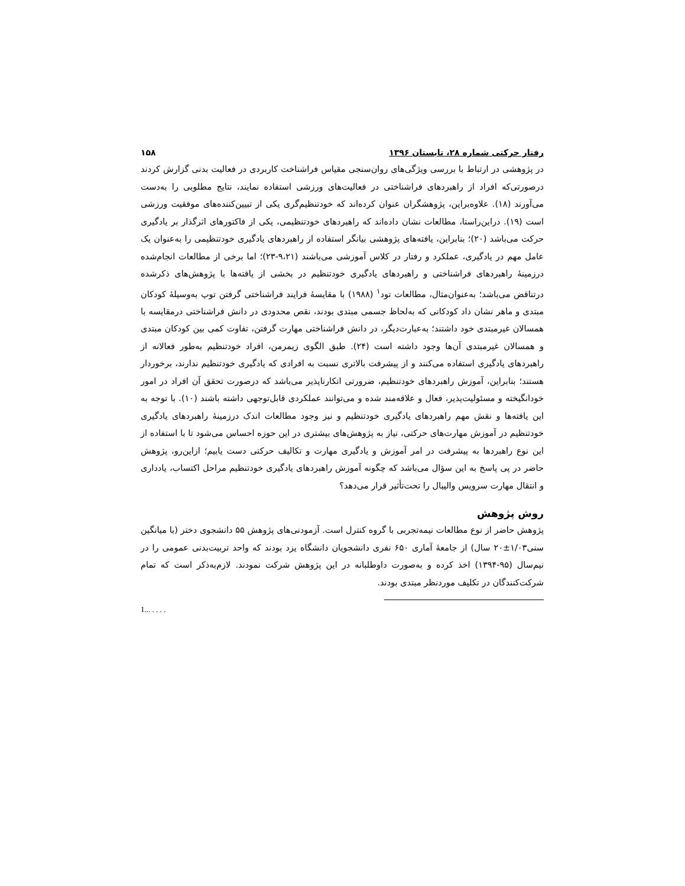رفتار حرکتی شماره ۲۸، تابستان ۱۳۹۶ ۱۵۸
در پژوهشی در ارتباط با بررسی ویژگی‌های روان‌سنجی مقیاس فراشناخت کاربردی در فعالیت بدنی گزارش کردند درصورتی‌که افراد از راهبردهای فراشناختی در فعالیت‌های ورزشی استفاده نمایند، نتایج مطلوبی را به‌دست می‌آورند (۱۸). علاوه‌براین، پژوهشگران عنوان کرده‌اند که خودتنظیم‌گری یکی از تبیین‌کننده‌های موفقیت ورزشی است (۱۹). دراین‌راستا، مطالعات نشان داده‌اند که راهبردهای خودتنظیمی، یکی از فاکتورهای اثرگذار بر یادگیری حرکت می‌باشد (۲۰)؛ بنابراین، یافته‌های پژوهشی بیانگر استفاده از راهبردهای یادگیری خودتنظیمی را به‌عنوان یک عامل مهم در یادگیری، عملکرد و رفتار در کلاس آموزشی می‌باشند (۹،۲۱-۲۳)؛ اما برخی از مطالعات انجام‌شده درزمینهٔ راهبردهای فراشناختی و راهبردهای یادگیری خودتنظیم در بخشی از یافته‌ها با پژوهش‌های ذکرشده درتناقض می‌باشد؛ به‌عنوان‌مثال، مطالعات تود<sup>۱</sup> (۱۹۸۸) با مقایسهٔ فرایند فراشناختی گرفتن توپ به‌وسیلهٔ کودکان مبتدی و ماهر نشان داد کودکانی که به‌لحاظ جسمی مبتدی بودند، نقص محدودی در دانش فراشناختی درمقایسه با همسالان غیرمبتدی خود داشتند؛ به‌عبارت‌دیگر، در دانش فراشناختی مهارت گرفتن، تفاوت کمی بین کودکان مبتدی و همسالان غیرمبتدی آن‌ها وجود داشته است (۲۴). طبق الگوی زیمرمن، افراد خودتنظیم به‌طور فعالانه از راهبردهای یادگیری استفاده می‌کنند و از پیشرفت بالاتری نسبت به افرادی که یادگیری خودتنظیم ندارند، برخوردار هستند؛ بنابراین، آموزش راهبردهای خودتنظیم، ضرورتی انکارناپذیر می‌باشد که درصورت تحقق آن افراد در امور خودانگیخته و مسئولیت‌پذیر، فعال و علاقه‌مند شده و می‌توانند عملکردی قابل‌توجهی داشته باشند (۱۰). با توجه به این یافته‌ها و نقش مهم راهبردهای یادگیری خودتنظیم و نیز وجود مطالعات اندک درزمینهٔ راهبردهای یادگیری خودتنظیم در آموزش مهارت‌های حرکتی، نیاز به پژوهش‌های بیشتری در این حوزه احساس می‌شود تا با استفاده از این نوع راهبردها به پیشرفت در امر آموزش و یادگیری مهارت و تکالیف حرکتی دست یابیم؛ ازاین‌رو، پژوهش حاضر در پی پاسخ به این سؤال می‌باشد که چگونه آموزش راهبردهای یادگیری خودتنظیم مراحل اکتساب، یادداری و انتقال مهارت سرویس والیبال را تحت‌تأثیر قرار می‌دهد؟
روش پژوهش
پژوهش حاضر از نوع مطالعات نیمه‌تجربی با گروه کنترل است. آزمودنی‌های پژوهش ۵۵ دانشجوی دختر (با میانگین سنی۱/۰۳±۲۰ سال) از جامعهٔ آماری ۶۵۰ نفری دانشجویان دانشگاه یزد بودند که واحد تربیت‌بدنی عمومی را در نیم‌سال (۹۵-۱۳۹۴) اخذ کرده و به‌صورت داوطلبانه در این پژوهش شرکت نمودند. لازم‌به‌ذکر است که تمام شرکت‌کنندگان در تکلیف موردنظر مبتدی بودند.
1... . . . .